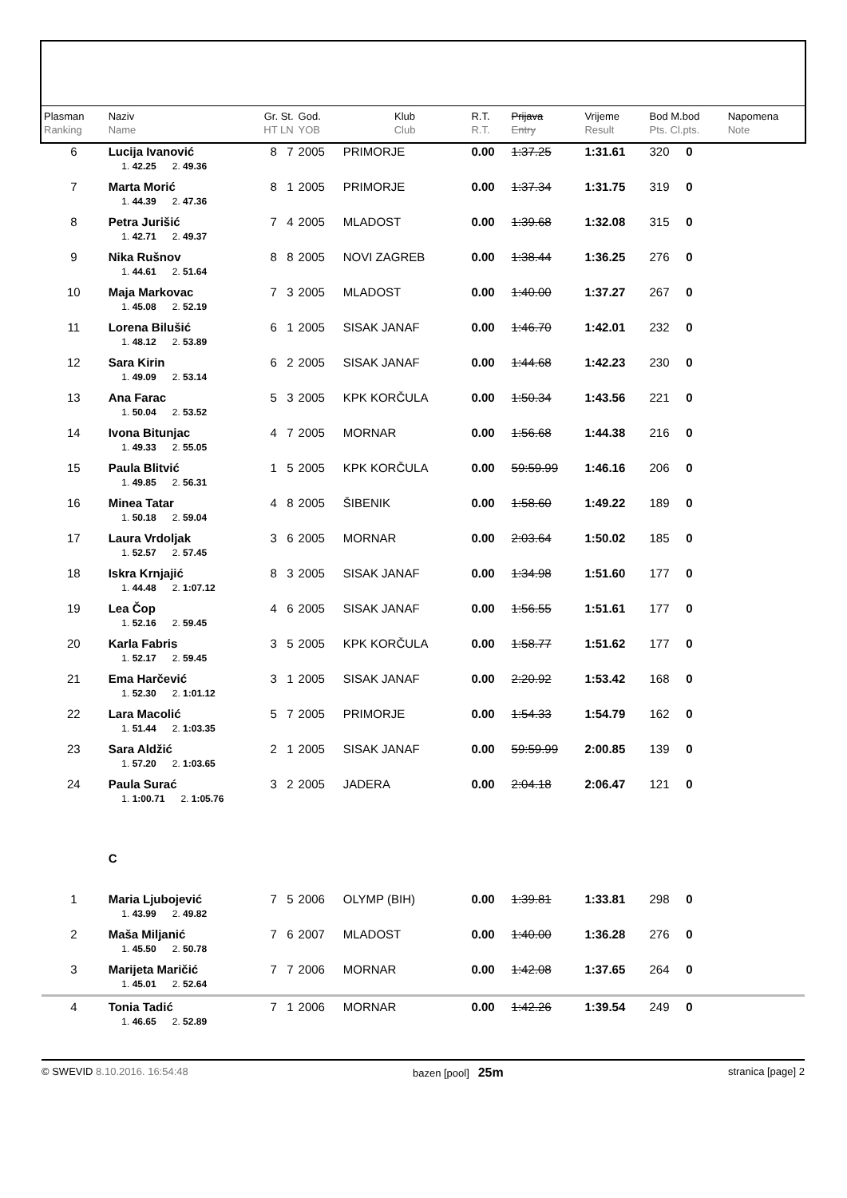| Plasman Ranking | Naziv Name | Gr. St. HT LN | God. YOB | Klub Club | R.T. R.T. | Prijava Entry | Vrijeme Result | Bod M.bod Pts. Cl.pts. | Napomena Note |
| --- | --- | --- | --- | --- | --- | --- | --- | --- | --- |
| 6 | Lucija Ivanović | 8 7 | 2005 | PRIMORJE | 0.00 | 1:37.25 | 1:31.61 | 320 0 | |
| | 1. 42.25 2. 49.36 | | | | | | | | |
| 7 | Marta Morić | 8 1 | 2005 | PRIMORJE | 0.00 | 1:37.34 | 1:31.75 | 319 0 | |
| | 1. 44.39 2. 47.36 | | | | | | | | |
| 8 | Petra Jurišić | 7 4 | 2005 | MLADOST | 0.00 | 1:39.68 | 1:32.08 | 315 0 | |
| | 1. 42.71 2. 49.37 | | | | | | | | |
| 9 | Nika Rušnov | 8 8 | 2005 | NOVI ZAGREB | 0.00 | 1:38.44 | 1:36.25 | 276 0 | |
| | 1. 44.61 2. 51.64 | | | | | | | | |
| 10 | Maja Markovac | 7 3 | 2005 | MLADOST | 0.00 | 1:40.00 | 1:37.27 | 267 0 | |
| | 1. 45.08 2. 52.19 | | | | | | | | |
| 11 | Lorena Bilušić | 6 1 | 2005 | SISAK JANAF | 0.00 | 1:46.70 | 1:42.01 | 232 0 | |
| | 1. 48.12 2. 53.89 | | | | | | | | |
| 12 | Sara Kirin | 6 2 | 2005 | SISAK JANAF | 0.00 | 1:44.68 | 1:42.23 | 230 0 | |
| | 1. 49.09 2. 53.14 | | | | | | | | |
| 13 | Ana Farac | 5 3 | 2005 | KPK KORČULA | 0.00 | 1:50.34 | 1:43.56 | 221 0 | |
| | 1. 50.04 2. 53.52 | | | | | | | | |
| 14 | Ivona Bitunjac | 4 7 | 2005 | MORNAR | 0.00 | 1:56.68 | 1:44.38 | 216 0 | |
| | 1. 49.33 2. 55.05 | | | | | | | | |
| 15 | Paula Blitvić | 1 5 | 2005 | KPK KORČULA | 0.00 | 59:59.99 | 1:46.16 | 206 0 | |
| | 1. 49.85 2. 56.31 | | | | | | | | |
| 16 | Minea Tatar | 4 8 | 2005 | ŠIBENIK | 0.00 | 1:58.60 | 1:49.22 | 189 0 | |
| | 1. 50.18 2. 59.04 | | | | | | | | |
| 17 | Laura Vrdoljak | 3 6 | 2005 | MORNAR | 0.00 | 2:03.64 | 1:50.02 | 185 0 | |
| | 1. 52.57 2. 57.45 | | | | | | | | |
| 18 | Iskra Krnjajić | 8 3 | 2005 | SISAK JANAF | 0.00 | 1:34.98 | 1:51.60 | 177 0 | |
| | 1. 44.48 2. 1:07.12 | | | | | | | | |
| 19 | Lea Čop | 4 6 | 2005 | SISAK JANAF | 0.00 | 1:56.55 | 1:51.61 | 177 0 | |
| | 1. 52.16 2. 59.45 | | | | | | | | |
| 20 | Karla Fabris | 3 5 | 2005 | KPK KORČULA | 0.00 | 1:58.77 | 1:51.62 | 177 0 | |
| | 1. 52.17 2. 59.45 | | | | | | | | |
| 21 | Ema Harčević | 3 1 | 2005 | SISAK JANAF | 0.00 | 2:20.92 | 1:53.42 | 168 0 | |
| | 1. 52.30 2. 1:01.12 | | | | | | | | |
| 22 | Lara Macolić | 5 7 | 2005 | PRIMORJE | 0.00 | 1:54.33 | 1:54.79 | 162 0 | |
| | 1. 51.44 2. 1:03.35 | | | | | | | | |
| 23 | Sara Aldžić | 2 1 | 2005 | SISAK JANAF | 0.00 | 59:59.99 | 2:00.85 | 139 0 | |
| | 1. 57.20 2. 1:03.65 | | | | | | | | |
| 24 | Paula Surać | 3 2 | 2005 | JADERA | 0.00 | 2:04.18 | 2:06.47 | 121 0 | |
| | 1. 1:00.71 2. 1:05.76 | | | | | | | | |
| | C | | | | | | | | |
| 1 | Maria Ljubojević | 7 5 | 2006 | OLYMP (BIH) | 0.00 | 1:39.81 | 1:33.81 | 298 0 | |
| | 1. 43.99 2. 49.82 | | | | | | | | |
| 2 | Maša Miljanić | 7 6 | 2007 | MLADOST | 0.00 | 1:40.00 | 1:36.28 | 276 0 | |
| | 1. 45.50 2. 50.78 | | | | | | | | |
| 3 | Marijeta Maričić | 7 7 | 2006 | MORNAR | 0.00 | 1:42.08 | 1:37.65 | 264 0 | |
| | 1. 45.01 2. 52.64 | | | | | | | | |
| 4 | Tonia Tadić | 7 1 | 2006 | MORNAR | 0.00 | 1:42.26 | 1:39.54 | 249 0 | |
| | 1. 46.65 2. 52.89 | | | | | | | | |
© SWEVID 8.10.2016. 16:54:48 bazen [pool] 25m stranica [page] 2